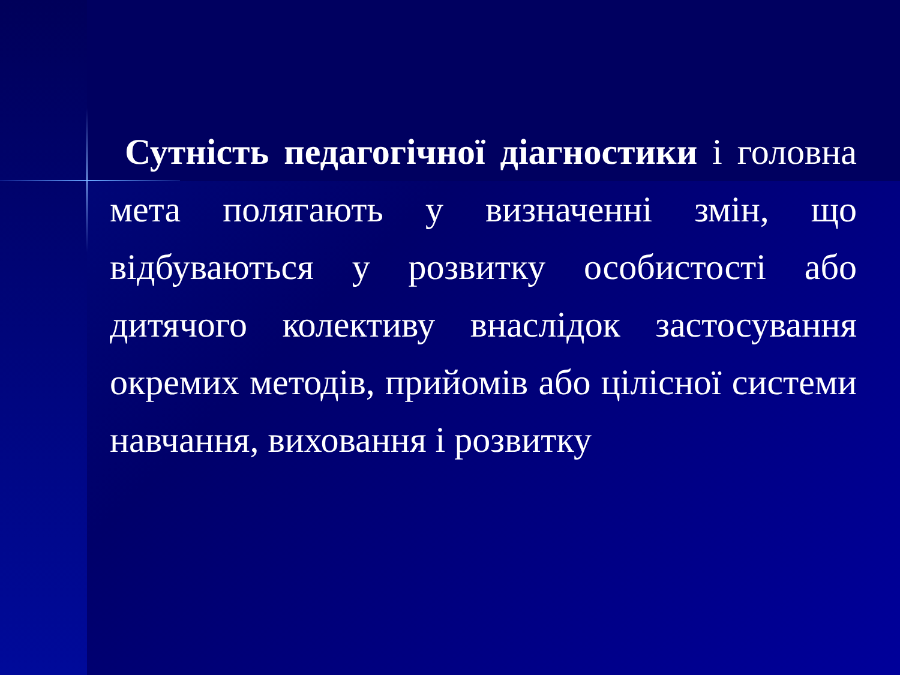Сутність педагогічної діагностики і головна мета полягають у визначенні змін, що відбуваються у розвитку особистості або дитячого колективу внаслідок застосування окремих методів, прийомів або цілісної системи навчання, виховання і розвитку